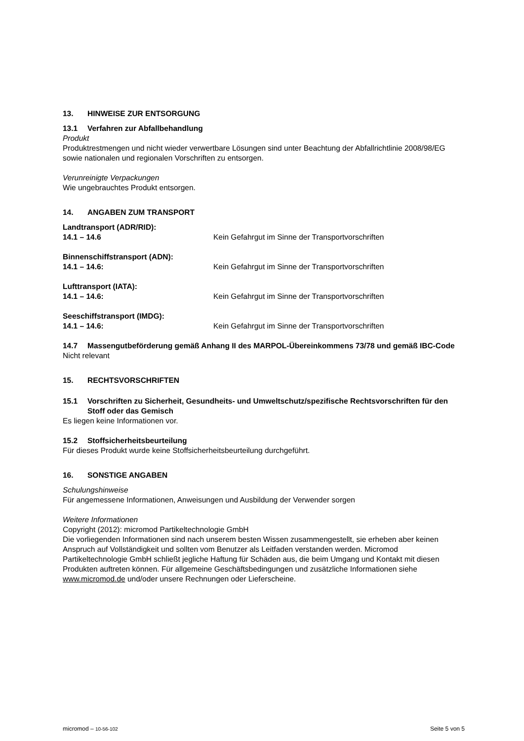13. HINWEISE ZUR ENTSORGUNG
13.1 Verfahren zur Abfallbehandlung
Produkt
Produktrestmengen und nicht wieder verwertbare Lösungen sind unter Beachtung der Abfallrichtlinie 2008/98/EG sowie nationalen und regionalen Vorschriften zu entsorgen.
Verunreinigte Verpackungen
Wie ungebrauchtes Produkt entsorgen.
14. ANGABEN ZUM TRANSPORT
Landtransport (ADR/RID):
14.1 – 14.6 Kein Gefahrgut im Sinne der Transportvorschriften
Binnenschiffstransport (ADN):
14.1 – 14.6: Kein Gefahrgut im Sinne der Transportvorschriften
Lufttransport (IATA):
14.1 – 14.6: Kein Gefahrgut im Sinne der Transportvorschriften
Seeschiffstransport (IMDG):
14.1 – 14.6: Kein Gefahrgut im Sinne der Transportvorschriften
14.7 Massengutbeförderung gemäß Anhang II des MARPOL-Übereinkommens 73/78 und gemäß IBC-Code
Nicht relevant
15. RECHTSVORSCHRIFTEN
15.1 Vorschriften zu Sicherheit, Gesundheits- und Umweltschutz/spezifische Rechtsvorschriften für den Stoff oder das Gemisch
Es liegen keine Informationen vor.
15.2 Stoffsicherheitsbeurteilung
Für dieses Produkt wurde keine Stoffsicherheitsbeurteilung durchgeführt.
16. SONSTIGE ANGABEN
Schulungshinweise
Für angemessene Informationen, Anweisungen und Ausbildung der Verwender sorgen
Weitere Informationen
Copyright (2012): micromod Partikeltechnologie GmbH
Die vorliegenden Informationen sind nach unserem besten Wissen zusammengestellt, sie erheben aber keinen Anspruch auf Vollständigkeit und sollten vom Benutzer als Leitfaden verstanden werden. Micromod Partikeltechnologie GmbH schließt jegliche Haftung für Schäden aus, die beim Umgang und Kontakt mit diesen Produkten auftreten können. Für allgemeine Geschäftsbedingungen und zusätzliche Informationen siehe www.micromod.de und/oder unsere Rechnungen oder Lieferscheine.
micromod – 10-56-102 Seite 5 von 5